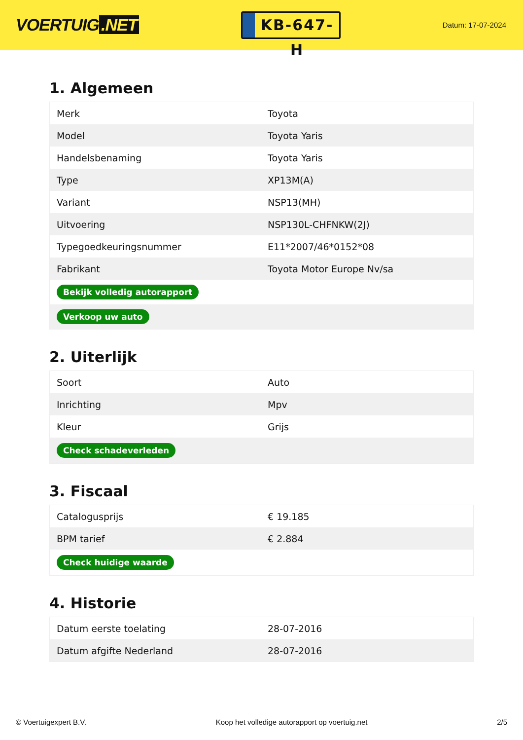VOERTUIG.NET
KB-647-H
Datum: 17-07-2024
1. Algemeen
| Merk | Toyota |
| Model | Toyota Yaris |
| Handelsbenaming | Toyota Yaris |
| Type | XP13M(A) |
| Variant | NSP13(MH) |
| Uitvoering | NSP130L-CHFNKW(2J) |
| Typegoedkeuringsnummer | E11*2007/46*0152*08 |
| Fabrikant | Toyota Motor Europe Nv/sa |
| Bekijk volledig autorapport | |
| Verkoop uw auto | |
2. Uiterlijk
| Soort | Auto |
| Inrichting | Mpv |
| Kleur | Grijs |
| Check schadeverleden | |
3. Fiscaal
| Catalogusprijs | € 19.185 |
| BPM tarief | € 2.884 |
| Check huidige waarde | |
4. Historie
| Datum eerste toelating | 28-07-2016 |
| Datum afgifte Nederland | 28-07-2016 |
© Voertuigexpert B.V. Koop het volledige autorapport op voertuig.net 2/5